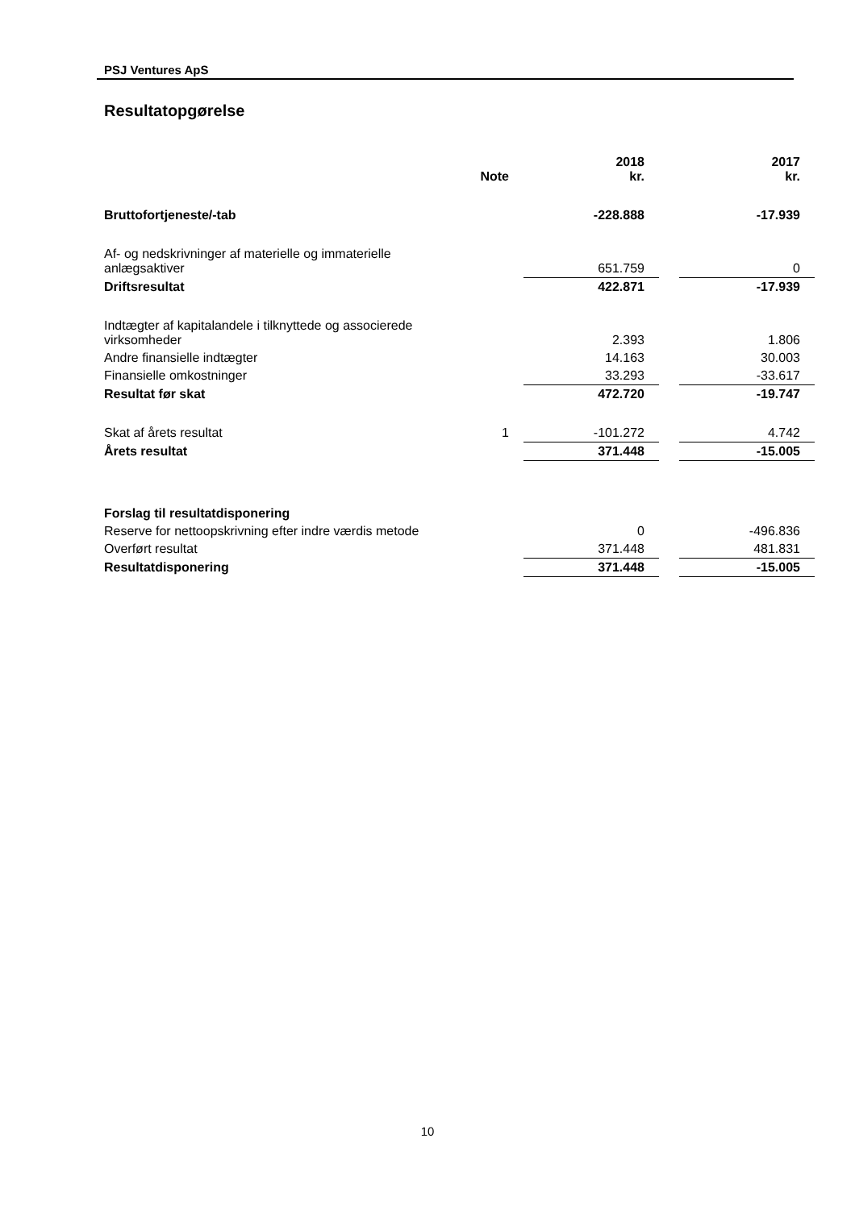PSJ Ventures ApS
Resultatopgørelse
| | Note | 2018 kr. | | 2017 kr. |
| --- | --- | --- | --- | --- |
| Bruttofortjeneste/-tab | | -228.888 | | -17.939 |
| Af- og nedskrivninger af materielle og immaterielle anlægsaktiver | | 651.759 | | 0 |
| Driftsresultat | | 422.871 | | -17.939 |
| Indtægter af kapitalandele i tilknyttede og associerede virksomheder | | 2.393 | | 1.806 |
| Andre finansielle indtægter | | 14.163 | | 30.003 |
| Finansielle omkostninger | | 33.293 | | -33.617 |
| Resultat før skat | | 472.720 | | -19.747 |
| Skat af årets resultat | 1 | -101.272 | | 4.742 |
| Årets resultat | | 371.448 | | -15.005 |
| Forslag til resultatdisponering | | | | |
| Reserve for nettoopskrivning efter indre værdis metode | | 0 | | -496.836 |
| Overført resultat | | 371.448 | | 481.831 |
| Resultatdisponering | | 371.448 | | -15.005 |
10